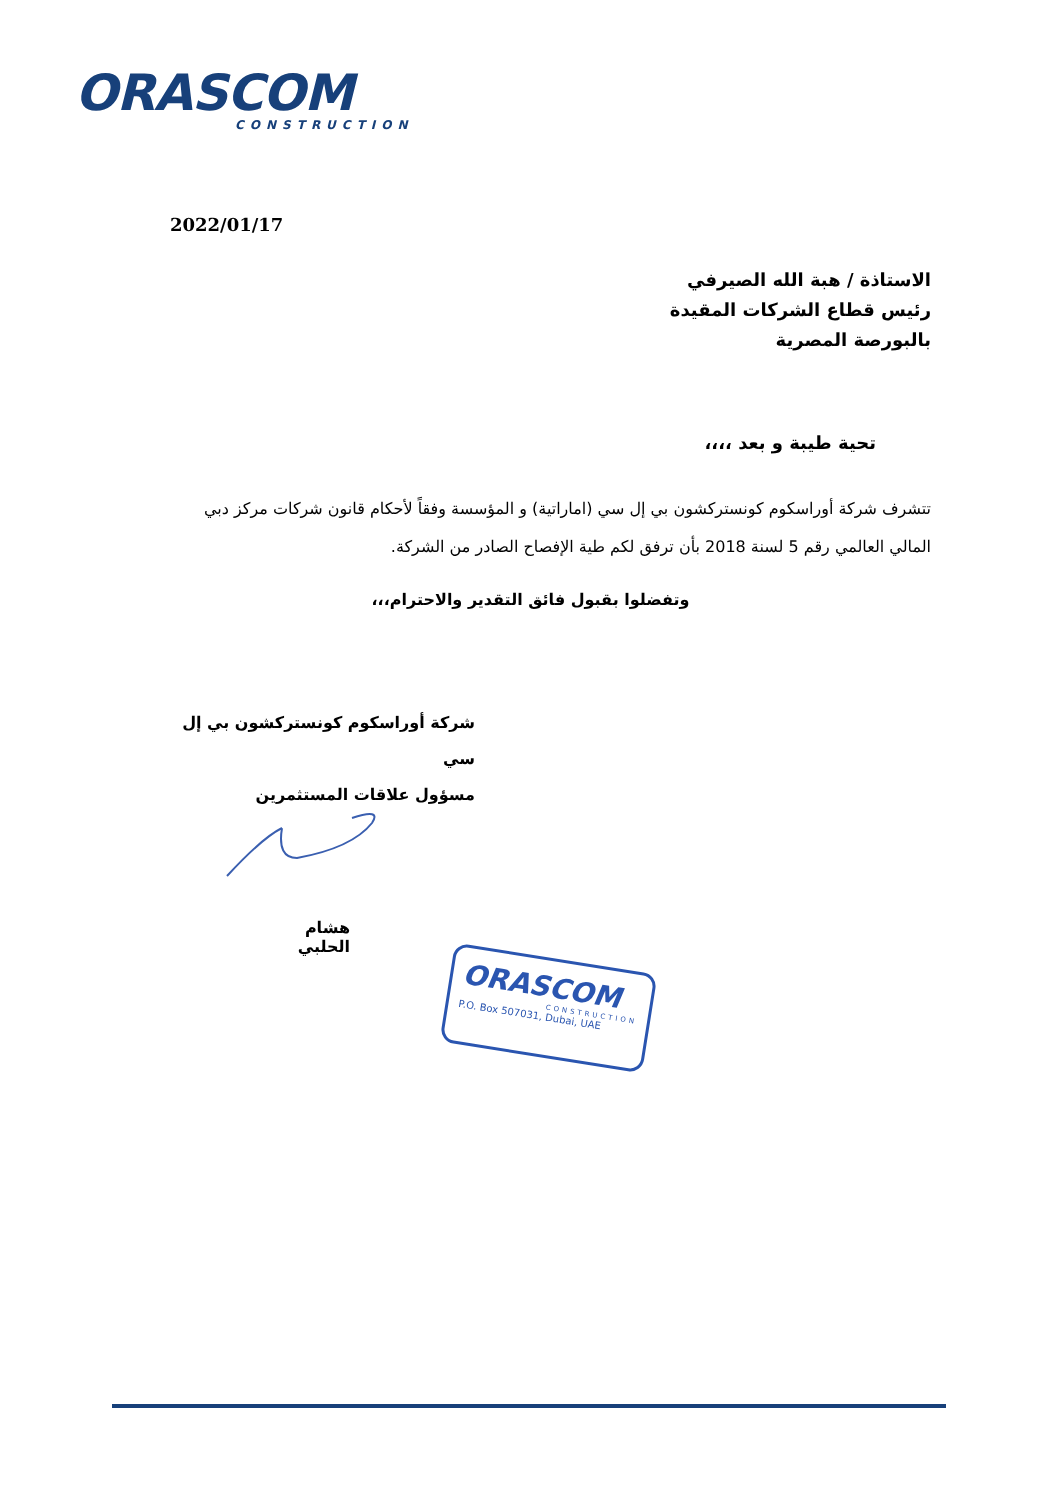ORASCOM
CONSTRUCTION
2022/01/17
الاستاذة / هبة الله الصيرفي
رئيس قطاع الشركات المقيدة
بالبورصة المصرية
تحية طيبة و بعد ،،،،
تتشرف شركة أوراسكوم كونستركشون بي إل سي (اماراتية) و المؤسسة وفقاً لأحكام قانون شركات مركز دبي المالي العالمي رقم 5 لسنة 2018 بأن ترفق لكم طية الإفصاح الصادر من الشركة.
وتفضلوا بقبول فائق التقدير والاحترام،،،
شركة أوراسكوم كونستركشون بي إل سي
مسؤول علاقات المستثمرين
هشام الحلبي
ORASCOM
CONSTRUCTION
P.O. Box 507031, Dubai, UAE